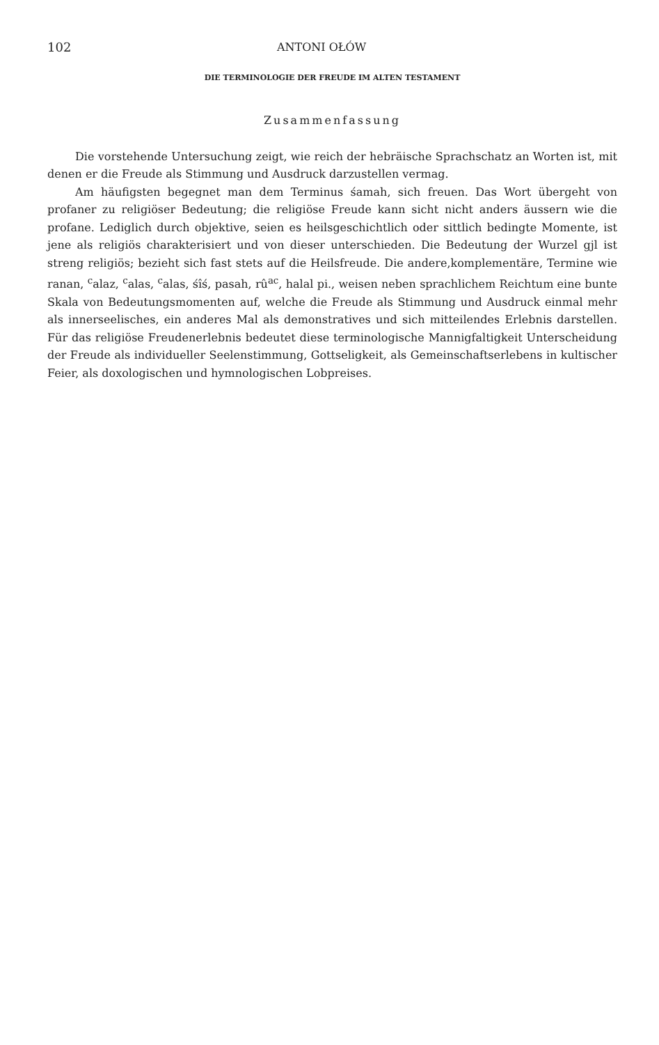102 ANTONI OŁÓW
DIE TERMINOLOGIE DER FREUDE IM ALTEN TESTAMENT
Zusammenfassung
Die vorstehende Untersuchung zeigt, wie reich der hebräische Sprachschatz an Worten ist, mit denen er die Freude als Stimmung und Ausdruck darzustellen vermag.
Am häufigsten begegnet man dem Terminus śamah, sich freuen. Das Wort übergeht von profaner zu religiöser Bedeutung; die religiöse Freude kann sicht nicht anders äussern wie die profane. Lediglich durch objektive, seien es heilsgeschichtlich oder sittlich bedingte Momente, ist jene als religiös charakterisiert und von dieser unterschieden. Die Bedeutung der Wurzel gjl ist streng religiös; bezieht sich fast stets auf die Heilsfreude. Die andere,komplementäre, Termine wie ranan, <sup>c</sup>alaz, <sup>c</sup>alas, <sup>c</sup>alas, śîś, pasah, rû<sup>ac</sup>, halal pi., weisen neben sprachlichem Reichtum eine bunte Skala von Bedeutungsmomenten auf, welche die Freude als Stimmung und Ausdruck einmal mehr als innerseelisches, ein anderes Mal als demonstratives und sich mitteilendes Erlebnis darstellen. Für das religiöse Freudenerlebnis bedeutet diese terminologische Mannigfaltigkeit Unterscheidung der Freude als individueller Seelenstimmung, Gottseligkeit, als Gemeinschaftserlebens in kultischer Feier, als doxologischen und hymnologischen Lobpreises.